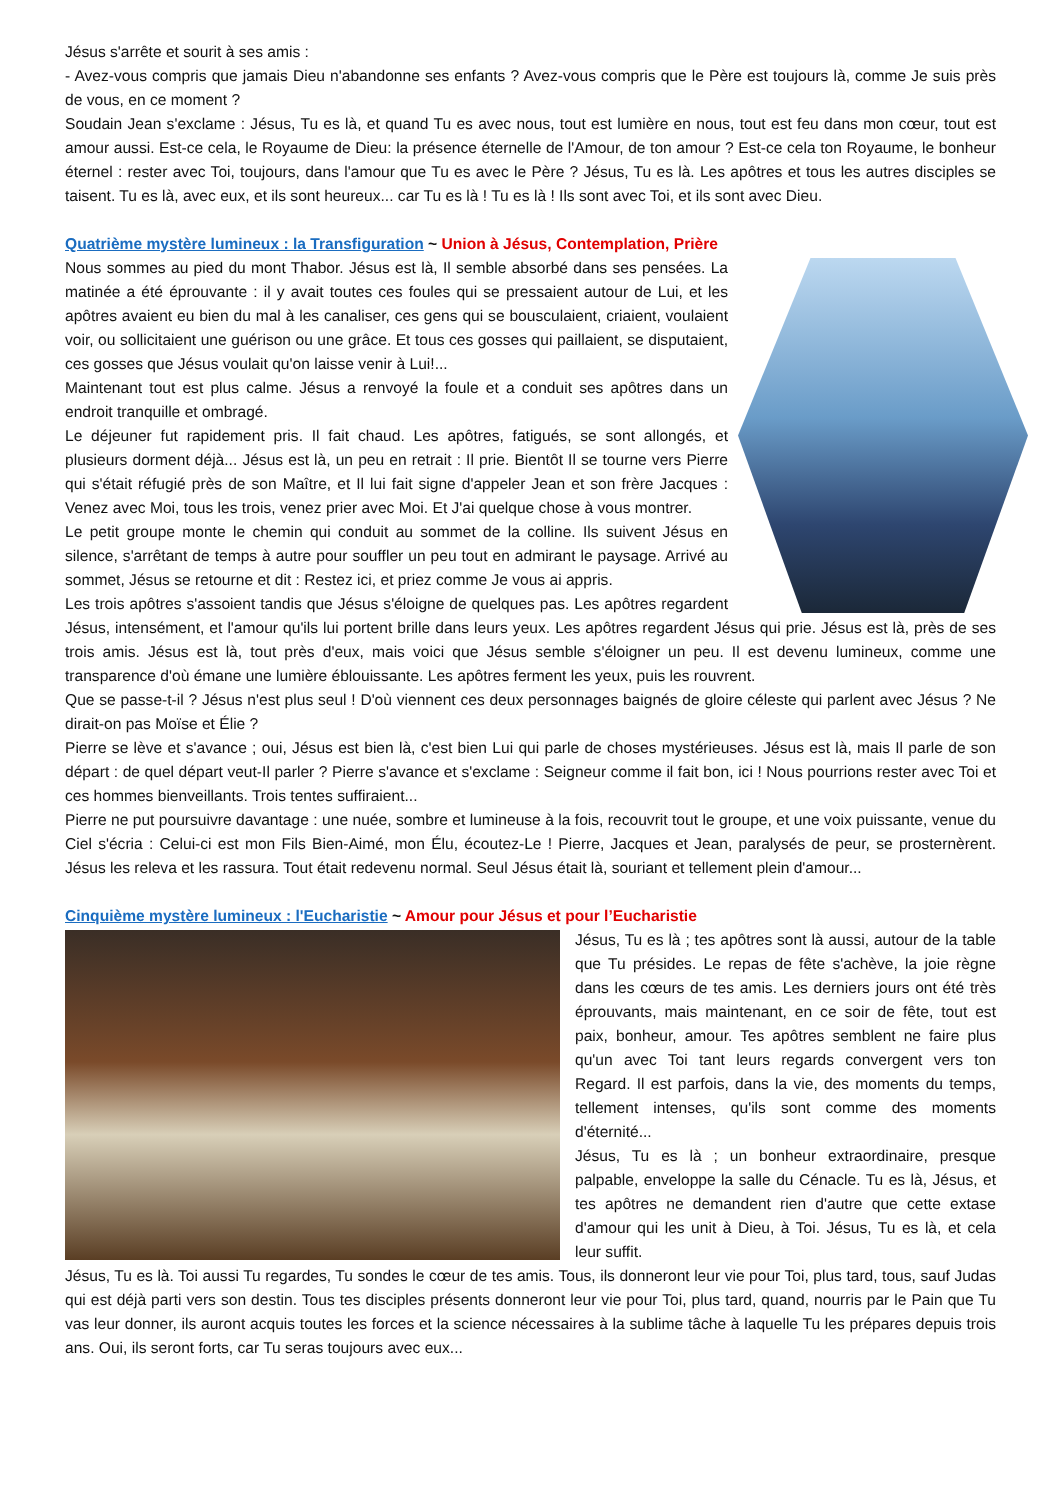Jésus s'arrête et sourit à ses amis :
- Avez-vous compris que jamais Dieu n'abandonne ses enfants ? Avez-vous compris que le Père est toujours là, comme Je suis près de vous, en ce moment ?
Soudain Jean s'exclame : Jésus, Tu es là, et quand Tu es avec nous, tout est lumière en nous, tout est feu dans mon cœur, tout est amour aussi. Est-ce cela, le Royaume de Dieu: la présence éternelle de l'Amour, de ton amour ? Est-ce cela ton Royaume, le bonheur éternel : rester avec Toi, toujours, dans l'amour que Tu es avec le Père ? Jésus, Tu es là. Les apôtres et tous les autres disciples se taisent. Tu es là, avec eux, et ils sont heureux... car Tu es là ! Tu es là ! Ils sont avec Toi, et ils sont avec Dieu.
Quatrième mystère lumineux : la Transfiguration ~ Union à Jésus, Contemplation, Prière
Nous sommes au pied du mont Thabor. Jésus est là, Il semble absorbé dans ses pensées. La matinée a été éprouvante : il y avait toutes ces foules qui se pressaient autour de Lui, et les apôtres avaient eu bien du mal à les canaliser, ces gens qui se bousculaient, criaient, voulaient voir, ou sollicitaient une guérison ou une grâce. Et tous ces gosses qui paillaient, se disputaient, ces gosses que Jésus voulait qu'on laisse venir à Lui!...
Maintenant tout est plus calme. Jésus a renvoyé la foule et a conduit ses apôtres dans un endroit tranquille et ombragé.
Le déjeuner fut rapidement pris. Il fait chaud. Les apôtres, fatigués, se sont allongés, et plusieurs dorment déjà... Jésus est là, un peu en retrait : Il prie. Bientôt Il se tourne vers Pierre qui s'était réfugié près de son Maître, et Il lui fait signe d'appeler Jean et son frère Jacques : Venez avec Moi, tous les trois, venez prier avec Moi. Et J'ai quelque chose à vous montrer.
Le petit groupe monte le chemin qui conduit au sommet de la colline. Ils suivent Jésus en silence, s'arrêtant de temps à autre pour souffler un peu tout en admirant le paysage. Arrivé au sommet, Jésus se retourne et dit : Restez ici, et priez comme Je vous ai appris.
Les trois apôtres s'assoient tandis que Jésus s'éloigne de quelques pas. Les apôtres regardent Jésus, intensément, et l'amour qu'ils lui portent brille dans leurs yeux. Les apôtres regardent Jésus qui prie. Jésus est là, près de ses trois amis. Jésus est là, tout près d'eux, mais voici que Jésus semble s'éloigner un peu. Il est devenu lumineux, comme une transparence d'où émane une lumière éblouissante. Les apôtres ferment les yeux, puis les rouvrent.
Que se passe-t-il ? Jésus n'est plus seul ! D'où viennent ces deux personnages baignés de gloire céleste qui parlent avec Jésus ? Ne dirait-on pas Moïse et Élie ?
Pierre se lève et s'avance ; oui, Jésus est bien là, c'est bien Lui qui parle de choses mystérieuses. Jésus est là, mais Il parle de son départ : de quel départ veut-Il parler ? Pierre s'avance et s'exclame : Seigneur comme il fait bon, ici ! Nous pourrions rester avec Toi et ces hommes bienveillants. Trois tentes suffiraient...
Pierre ne put poursuivre davantage : une nuée, sombre et lumineuse à la fois, recouvrit tout le groupe, et une voix puissante, venue du Ciel s'écria : Celui-ci est mon Fils Bien-Aimé, mon Élu, écoutez-Le ! Pierre, Jacques et Jean, paralysés de peur, se prosternèrent. Jésus les releva et les rassura. Tout était redevenu normal. Seul Jésus était là, souriant et tellement plein d'amour...
Cinquième mystère lumineux : l'Eucharistie ~ Amour pour Jésus et pour l’Eucharistie
Jésus, Tu es là ; tes apôtres sont là aussi, autour de la table que Tu présides. Le repas de fête s'achève, la joie règne dans les cœurs de tes amis. Les derniers jours ont été très éprouvants, mais maintenant, en ce soir de fête, tout est paix, bonheur, amour. Tes apôtres semblent ne faire plus qu'un avec Toi tant leurs regards convergent vers ton Regard. Il est parfois, dans la vie, des moments du temps, tellement intenses, qu'ils sont comme des moments d'éternité...
Jésus, Tu es là ; un bonheur extraordinaire, presque palpable, enveloppe la salle du Cénacle. Tu es là, Jésus, et tes apôtres ne demandent rien d'autre que cette extase d'amour qui les unit à Dieu, à Toi. Jésus, Tu es là, et cela leur suffit.
Jésus, Tu es là. Toi aussi Tu regardes, Tu sondes le cœur de tes amis. Tous, ils donneront leur vie pour Toi, plus tard, tous, sauf Judas qui est déjà parti vers son destin. Tous tes disciples présents donneront leur vie pour Toi, plus tard, quand, nourris par le Pain que Tu vas leur donner, ils auront acquis toutes les forces et la science nécessaires à la sublime tâche à laquelle Tu les prépares depuis trois ans. Oui, ils seront forts, car Tu seras toujours avec eux...